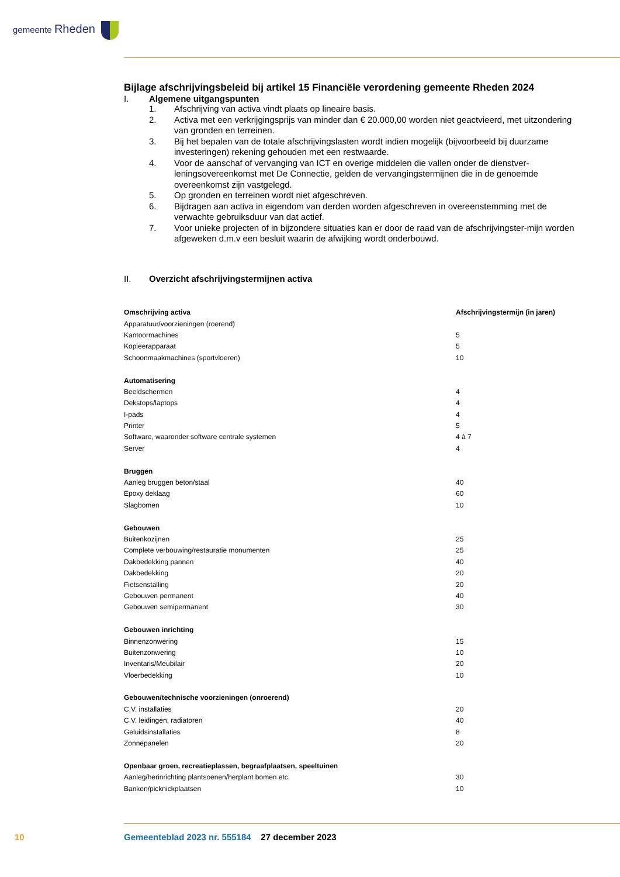gemeente Rheden
Bijlage afschrijvingsbeleid bij artikel 15 Financiële verordening gemeente Rheden 2024
I. Algemene uitgangspunten
1. Afschrijving van activa vindt plaats op lineaire basis.
2. Activa met een verkrijgingsprijs van minder dan € 20.000,00 worden niet geactvieerd, met uitzondering van gronden en terreinen.
3. Bij het bepalen van de totale afschrijvingslasten wordt indien mogelijk (bijvoorbeeld bij duurzame investeringen) rekening gehouden met een restwaarde.
4. Voor de aanschaf of vervanging van ICT en overige middelen die vallen onder de dienstver-leningsovereenkomst met De Connectie, gelden de vervangingstermijnen die in de genoemde overeenkomst zijn vastgelegd.
5. Op gronden en terreinen wordt niet afgeschreven.
6. Bijdragen aan activa in eigendom van derden worden afgeschreven in overeenstemming met de verwachte gebruiksduur van dat actief.
7. Voor unieke projecten of in bijzondere situaties kan er door de raad van de afschrijvingster-mijn worden afgeweken d.m.v een besluit waarin de afwijking wordt onderbouwd.
II. Overzicht afschrijvingstermijnen activa
| Omschrijving activa | Afschrijvingstermijn (in jaren) |
| --- | --- |
| Apparatuur/voorzieningen (roerend) | |
| Kantoormachines | 5 |
| Kopieerapparaat | 5 |
| Schoonmaakmachines (sportvloeren) | 10 |
| Automatisering | |
| Beeldschermen | 4 |
| Dekstops/laptops | 4 |
| I-pads | 4 |
| Printer | 5 |
| Software, waaronder software centrale systemen | 4 à 7 |
| Server | 4 |
| Bruggen | |
| Aanleg bruggen beton/staal | 40 |
| Epoxy deklaag | 60 |
| Slagbomen | 10 |
| Gebouwen | |
| Buitenkozijnen | 25 |
| Complete verbouwing/restauratie monumenten | 25 |
| Dakbedekking pannen | 40 |
| Dakbedekking | 20 |
| Fietsenstalling | 20 |
| Gebouwen permanent | 40 |
| Gebouwen semipermanent | 30 |
| Gebouwen inrichting | |
| Binnenzonwering | 15 |
| Buitenzonwering | 10 |
| Inventaris/Meubilair | 20 |
| Vloerbedekking | 10 |
| Gebouwen/technische voorzieningen (onroerend) | |
| C.V. installaties | 20 |
| C.V. leidingen, radiatoren | 40 |
| Geluidsinstallaties | 8 |
| Zonnepanelen | 20 |
| Openbaar groen, recreatieplassen, begraafplaatsen, speeltuinen | |
| Aanleg/herinrichting plantsoenen/herplant bomen etc. | 30 |
| Banken/picknickplaatsen | 10 |
10
Gemeenteblad 2023 nr. 555184 27 december 2023